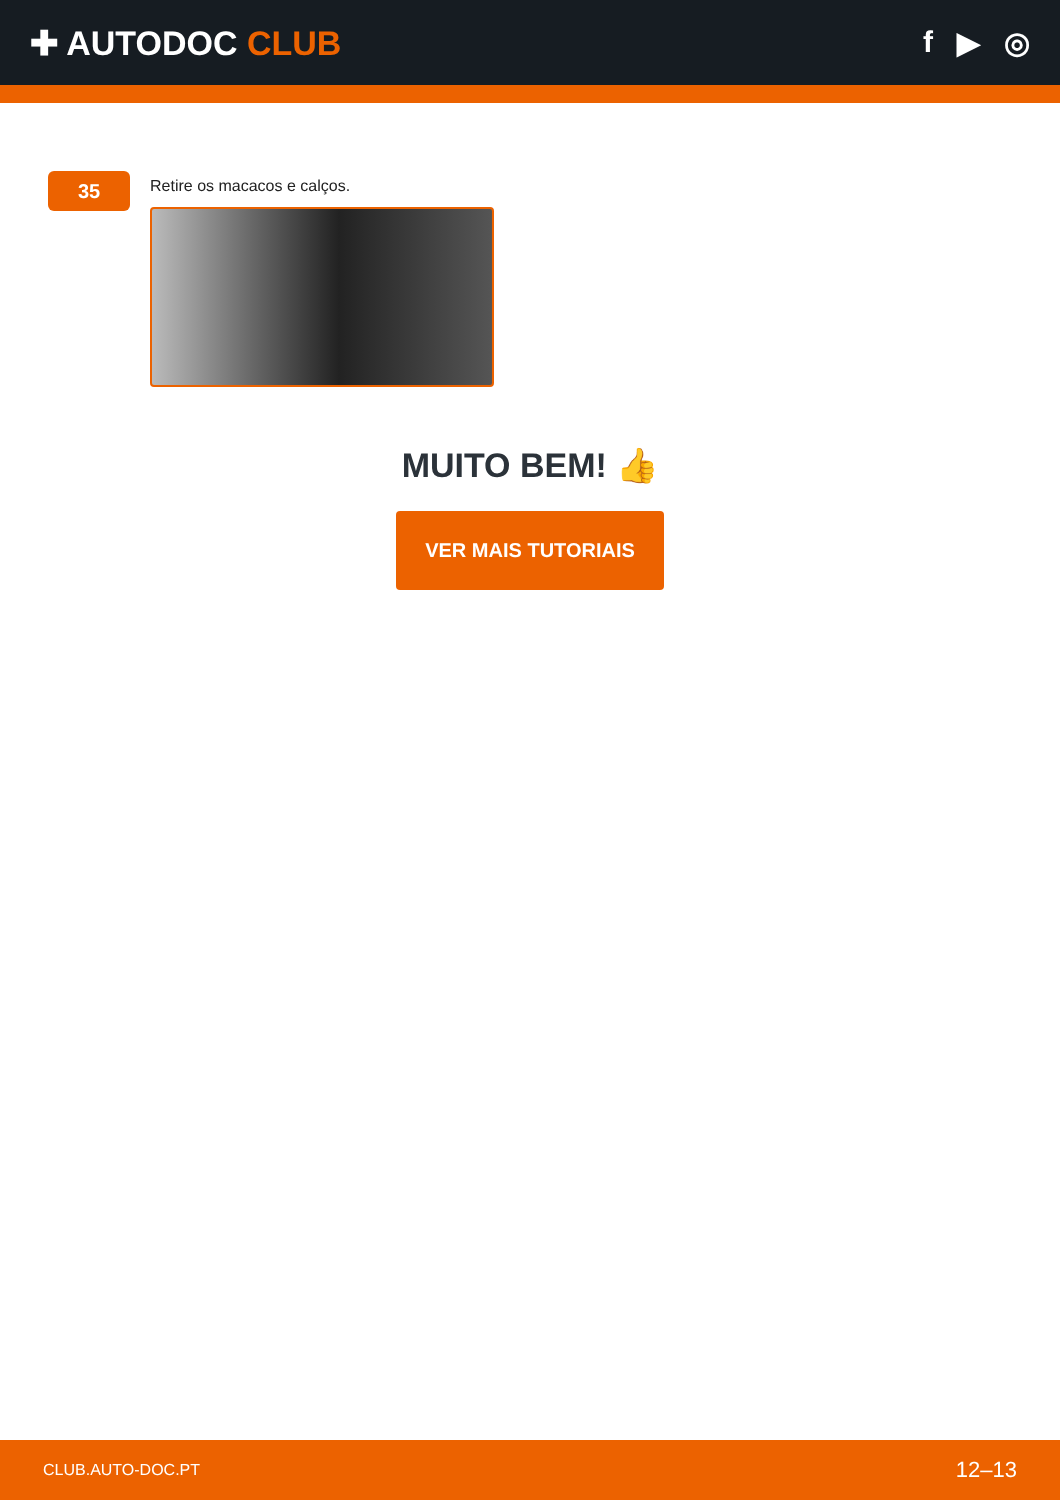✚ AUTODOC CLUB f ▶ ◎
35
Retire os macacos e calços.
MUITO BEM! 👍
VER MAIS TUTORIAIS
CLUB.AUTO-DOC.PT 12–13